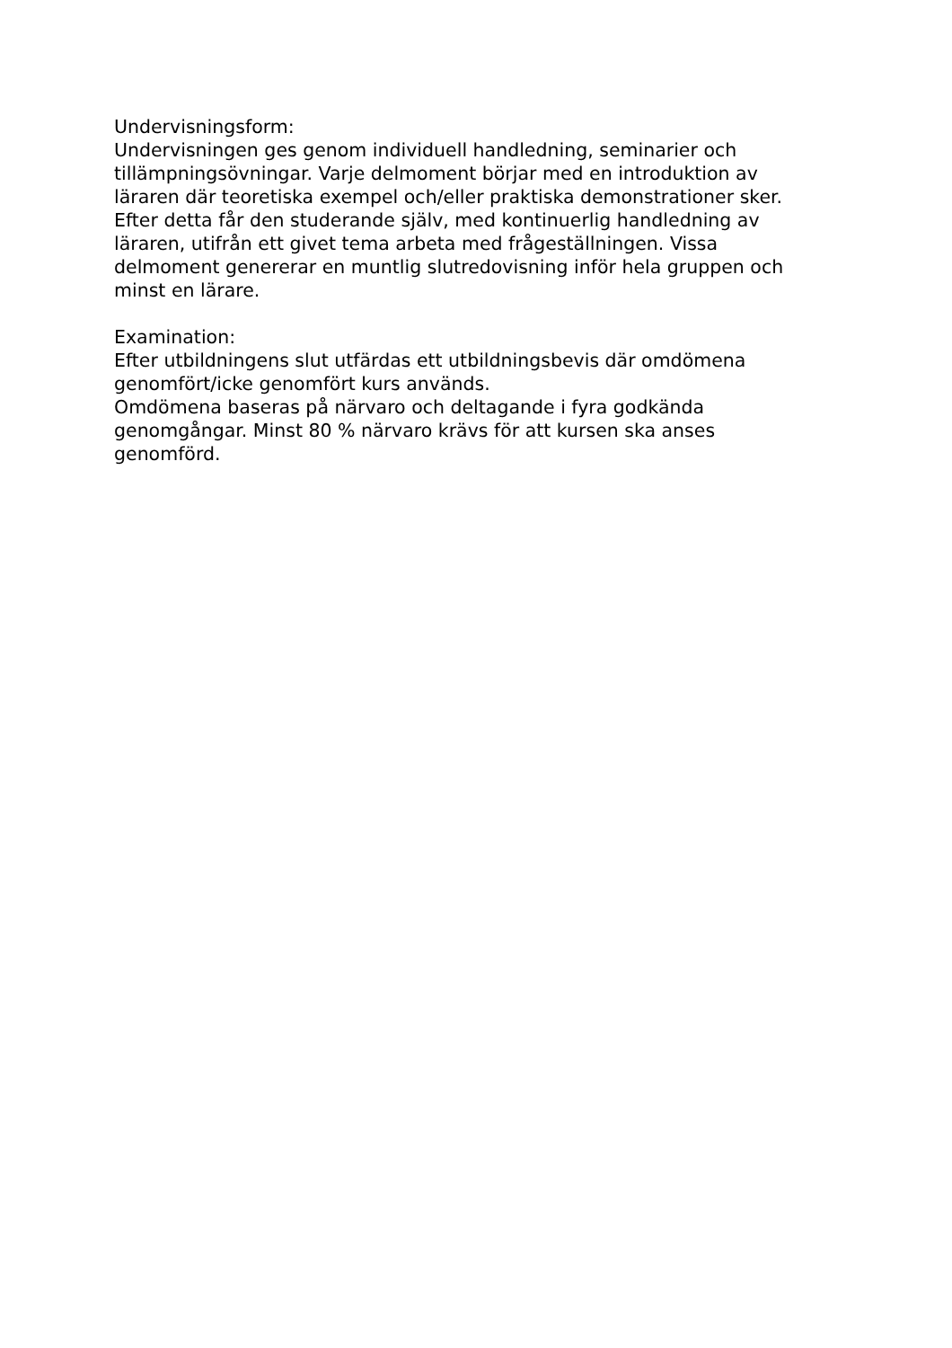Undervisningsform:
Undervisningen ges genom individuell handledning, seminarier och
tillämpningsövningar. Varje delmoment börjar med en introduktion av
läraren där teoretiska exempel och/eller praktiska demonstrationer sker.
Efter detta får den studerande själv, med kontinuerlig handledning av
läraren, utifrån ett givet tema arbeta med frågeställningen. Vissa
delmoment genererar en muntlig slutredovisning inför hela gruppen och
minst en lärare.
Examination:
Efter utbildningens slut utfärdas ett utbildningsbevis där omdömena
genomfört/icke genomfört kurs används.
Omdömena baseras på närvaro och deltagande i fyra godkända
genomgångar. Minst 80 % närvaro krävs för att kursen ska anses
genomförd.